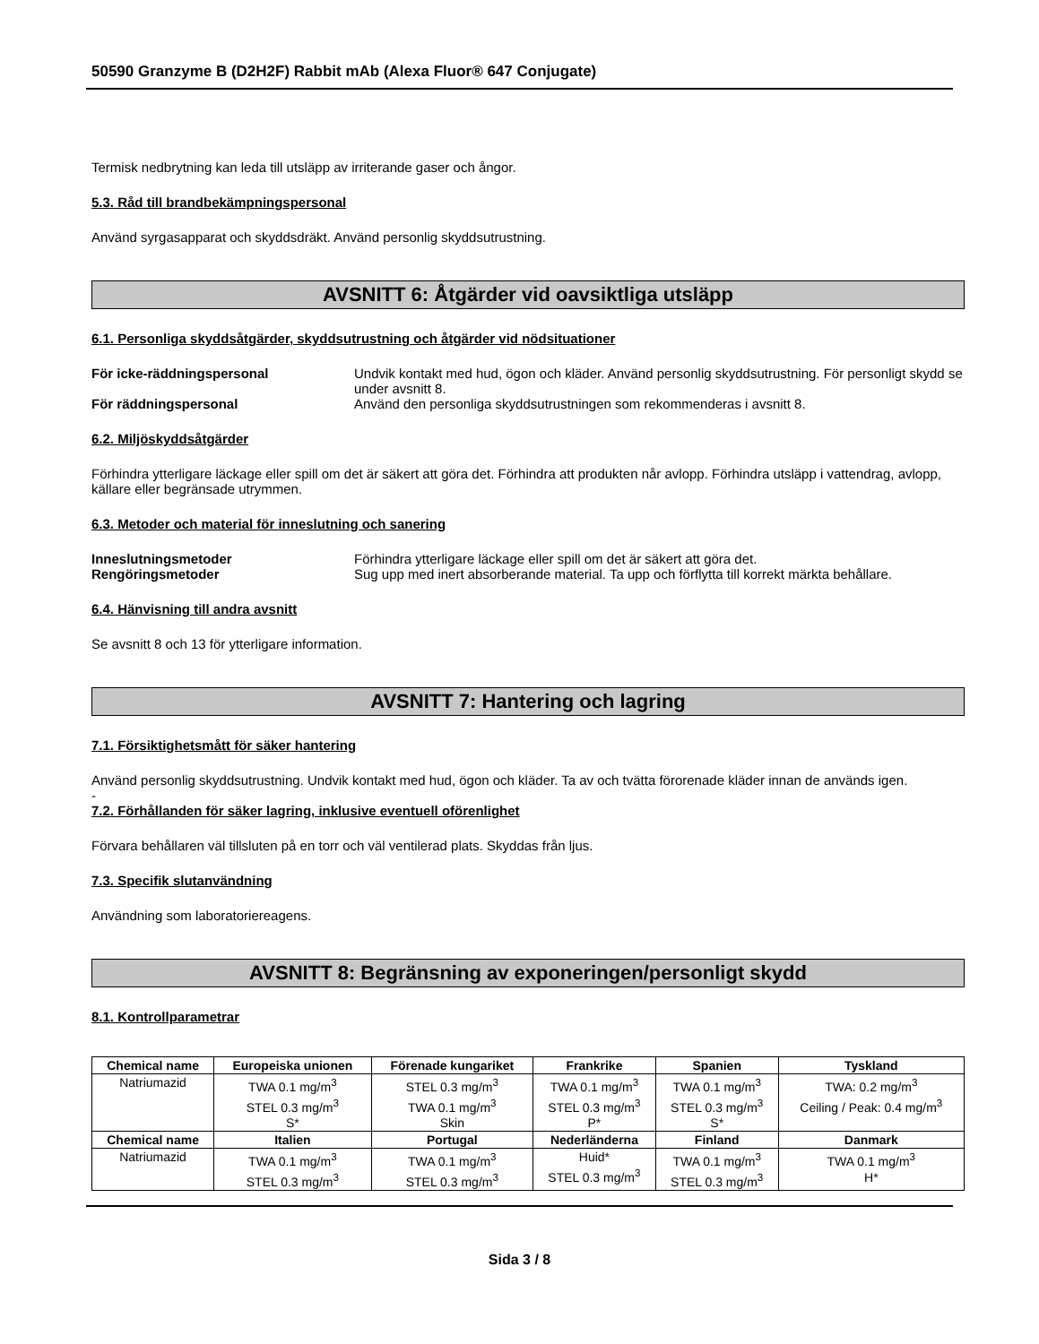50590 Granzyme B (D2H2F) Rabbit mAb (Alexa Fluor® 647 Conjugate)
Termisk nedbrytning kan leda till utsläpp av irriterande gaser och ångor.
5.3. Råd till brandbekämpningspersonal
Använd syrgasapparat och skyddsdräkt. Använd personlig skyddsutrustning.
AVSNITT 6: Åtgärder vid oavsiktliga utsläpp
6.1. Personliga skyddsåtgärder, skyddsutrustning och åtgärder vid nödsituationer
För icke-räddningspersonal Undvik kontakt med hud, ögon och kläder. Använd personlig skyddsutrustning. För personligt skydd se under avsnitt 8.
För räddningspersonal Använd den personliga skyddsutrustningen som rekommenderas i avsnitt 8.
6.2. Miljöskyddsåtgärder
Förhindra ytterligare läckage eller spill om det är säkert att göra det. Förhindra att produkten når avlopp. Förhindra utsläpp i vattendrag, avlopp, källare eller begränsade utrymmen.
6.3. Metoder och material för inneslutning och sanering
Inneslutningsmetoder Förhindra ytterligare läckage eller spill om det är säkert att göra det.
Rengöringsmetoder Sug upp med inert absorberande material. Ta upp och förflytta till korrekt märkta behållare.
6.4. Hänvisning till andra avsnitt
Se avsnitt 8 och 13 för ytterligare information.
AVSNITT 7: Hantering och lagring
7.1. Försiktighetsmått för säker hantering
Använd personlig skyddsutrustning. Undvik kontakt med hud, ögon och kläder. Ta av och tvätta förorenade kläder innan de används igen.
-
7.2. Förhållanden för säker lagring, inklusive eventuell oförenlighet
Förvara behållaren väl tillsluten på en torr och väl ventilerad plats. Skyddas från ljus.
7.3. Specifik slutanvändning
Användning som laboratoriereagens.
AVSNITT 8: Begränsning av exponeringen/personligt skydd
8.1. Kontrollparametrar
| Chemical name | Europeiska unionen | Förenade kungariket | Frankrike | Spanien | Tyskland |
| --- | --- | --- | --- | --- | --- |
| Natriumazid | TWA 0.1 mg/m<sup>3</sup> STEL 0.3 mg/m<sup>3</sup> S* | STEL 0.3 mg/m<sup>3</sup> TWA 0.1 mg/m<sup>3</sup> Skin | TWA 0.1 mg/m<sup>3</sup> STEL 0.3 mg/m<sup>3</sup> P* | TWA 0.1 mg/m<sup>3</sup> STEL 0.3 mg/m<sup>3</sup> S* | TWA: 0.2 mg/m<sup>3</sup> Ceiling / Peak: 0.4 mg/m<sup>3</sup> |
| Chemical name | Italien | Portugal | Nederländerna | Finland | Danmark |
| Natriumazid | TWA 0.1 mg/m<sup>3</sup> STEL 0.3 mg/m<sup>3</sup> | TWA 0.1 mg/m<sup>3</sup> STEL 0.3 mg/m<sup>3</sup> | Huid* STEL 0.3 mg/m<sup>3</sup> | TWA 0.1 mg/m<sup>3</sup> STEL 0.3 mg/m<sup>3</sup> | TWA 0.1 mg/m<sup>3</sup> H* |
Sida 3 / 8